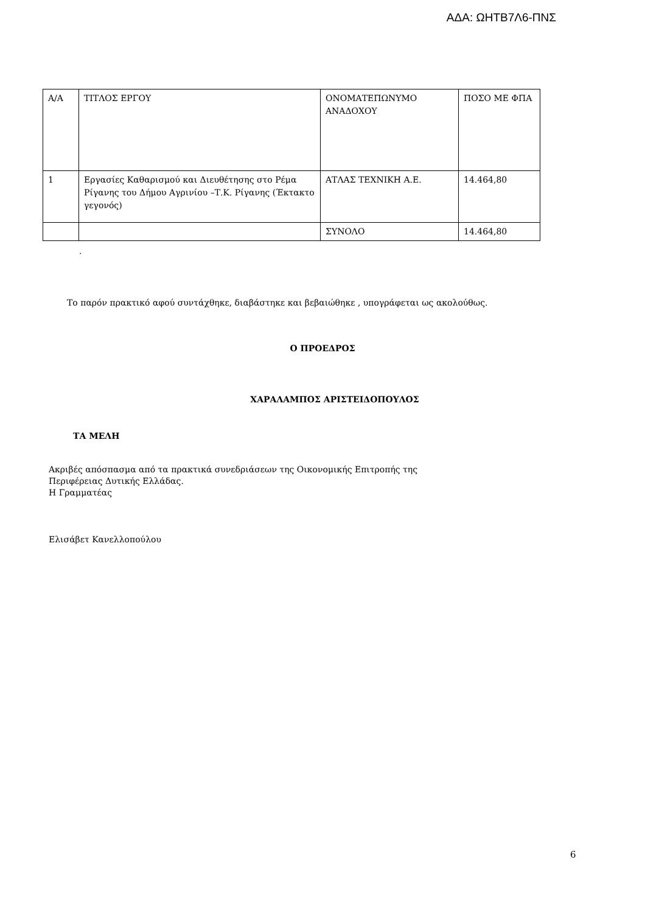ΑΔΑ: ΩΗΤΒ7Λ6-ΠΝΣ
| Α/Α | ΤΙΤΛΟΣ ΕΡΓΟΥ | ΟΝΟΜΑΤΕΠΩΝΥΜΟ ΑΝΑΔΟΧΟΥ | ΠΟΣΟ ΜΕ ΦΠΑ |
| 1 | Εργασίες Καθαρισμού και Διευθέτησης στο Ρέμα Ρίγανης του Δήμου Αγρινίου –Τ.Κ. Ρίγανης (Έκτακτο γεγονός) | ΑΤΛΑΣ ΤΕΧΝΙΚΗ Α.Ε. | 14.464,80 |
| | | ΣΥΝΟΛΟ | 14.464,80 |
.
Το παρόν πρακτικό αφού συντάχθηκε, διαβάστηκε και βεβαιώθηκε , υπογράφεται ως ακολούθως.
Ο ΠΡΟΕΔΡΟΣ
ΧΑΡΑΛΑΜΠΟΣ ΑΡΙΣΤΕΙΔΟΠΟΥΛΟΣ
ΤΑ ΜΕΛΗ
Ακριβές απόσπασμα από τα πρακτικά συνεδριάσεων της Οικονομικής Επιτροπής της
Περιφέρειας Δυτικής Ελλάδας.
Η Γραμματέας
Ελισάβετ Κανελλοπούλου
6